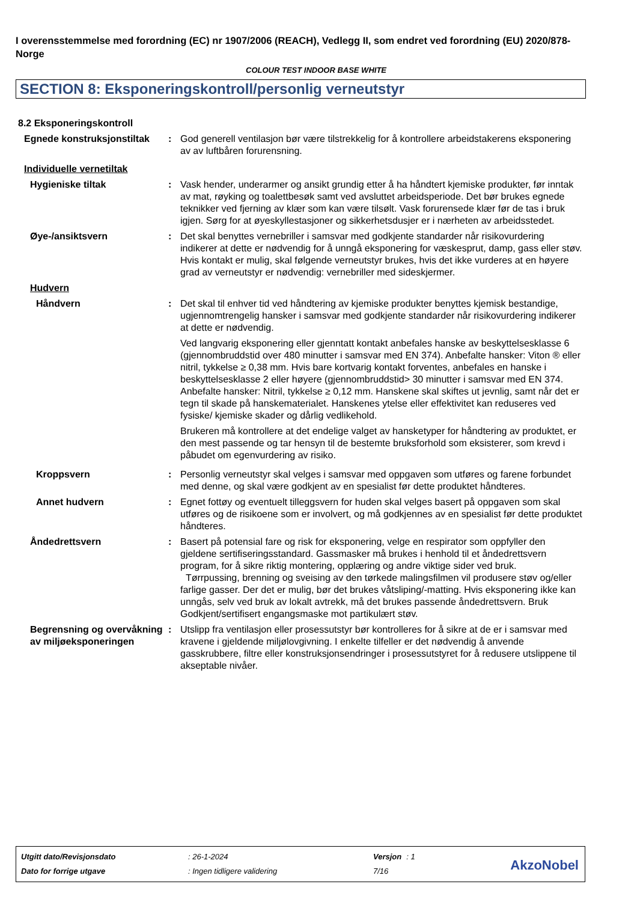I overensstemmelse med forordning (EC) nr 1907/2006 (REACH), Vedlegg II, som endret ved forordning (EU) 2020/878- Norge
COLOUR TEST INDOOR BASE WHITE
SECTION 8: Eksponeringskontroll/personlig verneutstyr
8.2 Eksponeringskontroll
Egnede konstruksjonstiltak
: God generell ventilasjon bør være tilstrekkelig for å kontrollere arbeidstakerens eksponering av av luftbåren forurensning.
Individuelle vernetiltak
Hygieniske tiltak : Vask hender, underarmer og ansikt grundig etter å ha håndtert kjemiske produkter, før inntak av mat, røyking og toalettbesøk samt ved avsluttet arbeidsperiode. Det bør brukes egnede teknikker ved fjerning av klær som kan være tilsølt. Vask forurensede klær før de tas i bruk igjen. Sørg for at øyeskyllestasjoner og sikkerhetsdusjer er i nærheten av arbeidsstedet.
Øye-/ansiktsvern : Det skal benyttes vernebriller i samsvar med godkjente standarder når risikovurdering indikerer at dette er nødvendig for å unngå eksponering for væskesprut, damp, gass eller støv. Hvis kontakt er mulig, skal følgende verneutstyr brukes, hvis det ikke vurderes at en høyere grad av verneutstyr er nødvendig: vernebriller med sideskjermer.
Hudvern
Håndvern : Det skal til enhver tid ved håndtering av kjemiske produkter benyttes kjemisk bestandige, ugjennomtrengelig hansker i samsvar med godkjente standarder når risikovurdering indikerer at dette er nødvendig.
Ved langvarig eksponering eller gjenntatt kontakt anbefales hanske av beskyttelsesklasse 6 (gjennombruddstid over 480 minutter i samsvar med EN 374). Anbefalte hansker: Viton ® eller nitril, tykkelse ≥ 0,38 mm. Hvis bare kortvarig kontakt forventes, anbefales en hanske i beskyttelsesklasse 2 eller høyere (gjennombruddstid> 30 minutter i samsvar med EN 374. Anbefalte hansker: Nitril, tykkelse ≥ 0,12 mm. Hanskene skal skiftes ut jevnlig, samt når det er tegn til skade på hanskematerialet. Hanskenes ytelse eller effektivitet kan reduseres ved fysiske/ kjemiske skader og dårlig vedlikehold.
Brukeren må kontrollere at det endelige valget av hansketyper for håndtering av produktet, er den mest passende og tar hensyn til de bestemte bruksforhold som eksisterer, som krevd i påbudet om egenvurdering av risiko.
Kroppsvern : Personlig verneutstyr skal velges i samsvar med oppgaven som utføres og farene forbundet med denne, og skal være godkjent av en spesialist før dette produktet håndteres.
Annet hudvern : Egnet fottøy og eventuelt tilleggsvern for huden skal velges basert på oppgaven som skal utføres og de risikoene som er involvert, og må godkjennes av en spesialist før dette produktet håndteres.
Åndedrettsvern : Basert på potensial fare og risk for eksponering, velge en respirator som oppfyller den gjeldene sertifiseringsstandard. Gassmasker må brukes i henhold til et åndedrettsvern program, for å sikre riktig montering, opplæring og andre viktige sider ved bruk.
Tørrpussing, brenning og sveising av den tørkede malingsfilmen vil produsere støv og/eller farlige gasser. Der det er mulig, bør det brukes våtsliping/-matting. Hvis eksponering ikke kan unngås, selv ved bruk av lokalt avtrekk, må det brukes passende åndedrettsvern. Bruk Godkjent/sertifisert engangsmaske mot partikulært støv.
Begrensning og overvåkning av miljøeksponeringen
: Utslipp fra ventilasjon eller prosessutstyr bør kontrolleres for å sikre at de er i samsvar med kravene i gjeldende miljølovgivning. I enkelte tilfeller er det nødvendig å anvende gasskrubbere, filtre eller konstruksjonsendringer i prosessutstyret for å redusere utslippene til akseptable nivåer.
| Utgitt dato/Revisjonsdato | : 26-1-2024 | Versjon | : 1 |
| Dato for forrige utgave | : Ingen tidligere validering | 7/16 | |
AkzoNobel